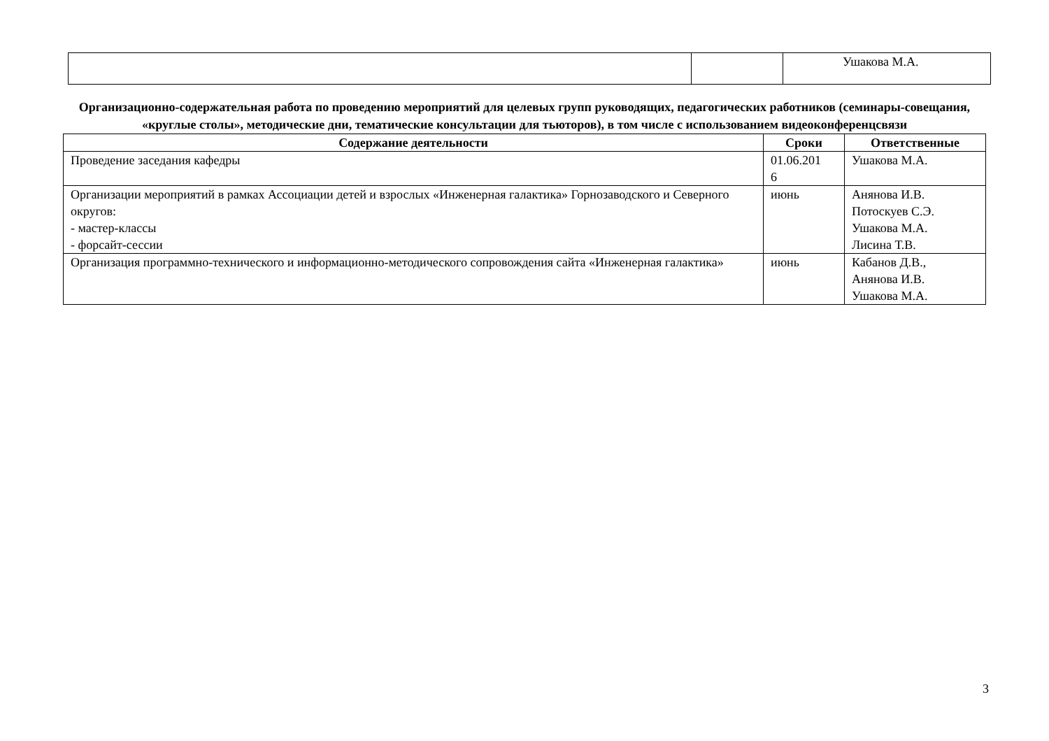| | | Ушакова М.А. |
Организационно-содержательная работа по проведению мероприятий для целевых групп руководящих, педагогических работников (семинары-совещания, «круглые столы», методические дни, тематические консультации для тьюторов), в том числе с использованием видеоконференцсвязи
| Содержание деятельности | Сроки | Ответственные |
| --- | --- | --- |
| Проведение заседания кафедры | 01.06.201 6 | Ушакова М.А. |
| Организации мероприятий в рамках Ассоциации детей и взрослых «Инженерная галактика» Горнозаводского и Северного округов: - мастер-классы - форсайт-сессии | июнь | Анянова И.В. Потоскуев С.Э. Ушакова М.А. Лисина Т.В. |
| Организация программно-технического и информационно-методического сопровождения сайта «Инженерная галактика» | июнь | Кабанов Д.В., Анянова И.В. Ушакова М.А. |
3